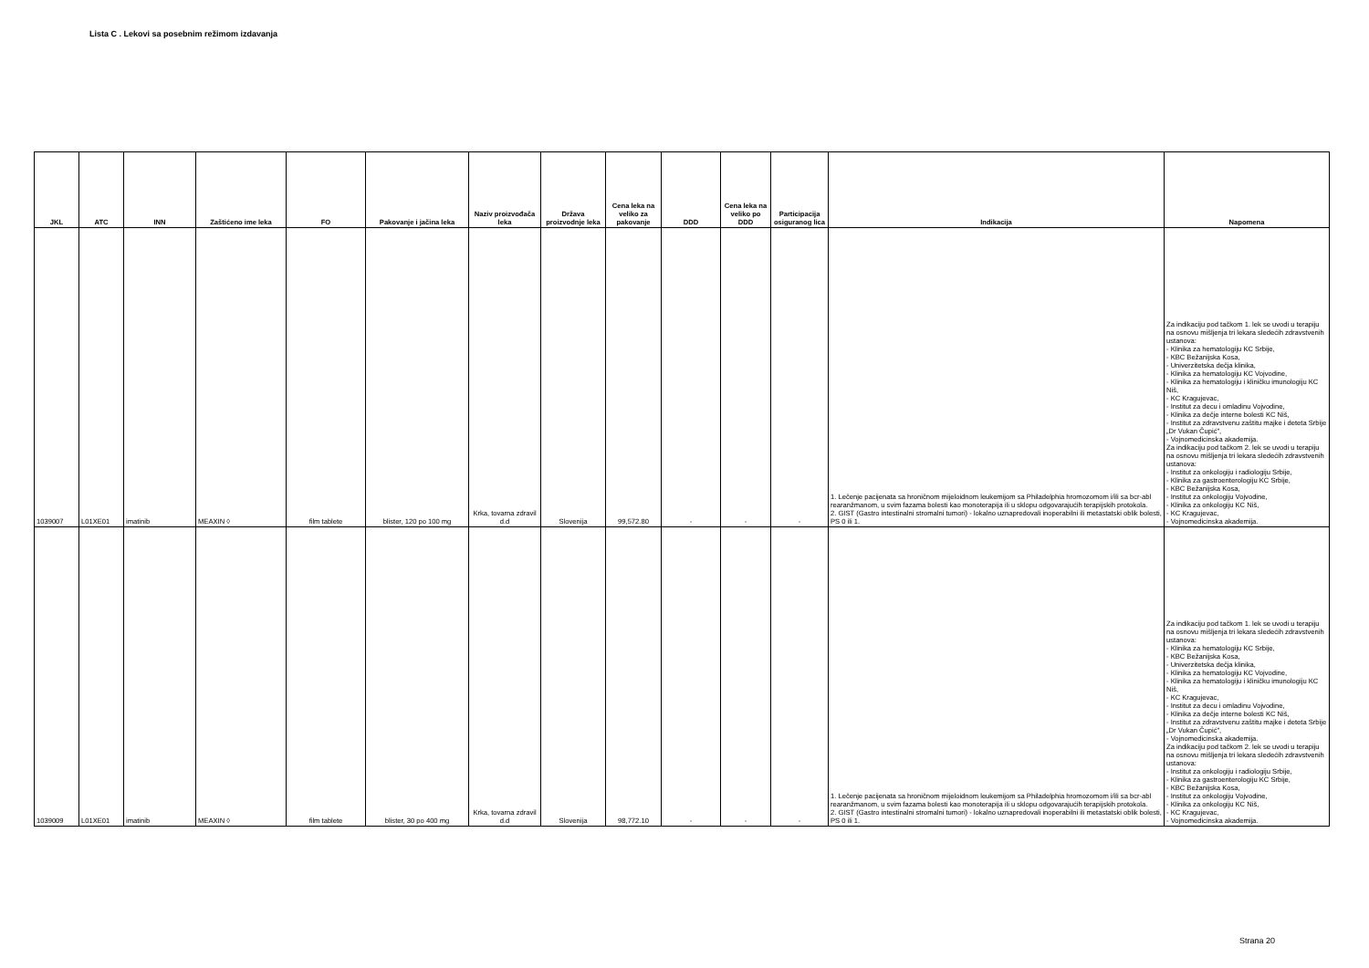Lista C . Lekovi sa posebnim režimom izdavanja
| JKL | ATC | INN | Zaštićeno ime leka | FO | Pakovanje i jačina leka | Naziv proizvođača leka | Država proizvodnje leka | Cena leka na veliko za pakovanje | DDD | Cena leka na veliko po DDD | Participacija osiguranog lica | Indikacija | Napomena |
| --- | --- | --- | --- | --- | --- | --- | --- | --- | --- | --- | --- | --- | --- |
| 1039007 | L01XE01 | imatinib | MEAXIN ◊ | film tablete | blister, 120 po 100 mg | Krka, tovarna zdravil d.d | Slovenija | 99,572.80 | - | - | - | 1. Lečenje pacijenata sa hroničnom mijeloidnom leukemijom sa Philadelphia hromozomom i/ili sa bcr-abl rearanžmanom, u svim fazama bolesti kao monoterapija ili u sklopu odgovarajućih terapijskih protokola. 2. GIST (Gastro intestinalni stromalni tumori) - lokalno uznapredovali inoperabilni ili metastatski oblik bolesti, PS 0 ili 1. | Za indikaciju pod tačkom 1. lek se uvodi u terapiju na osnovu mišljenja tri lekara sledećih zdravstvenih ustanova: - Klinika za hematologiju KC Srbije, - KBC Bežanijska Kosa, - Univerzitetska dečja klinika, - Klinika za hematologiju KC Vojvodine, - Klinika za hematologiju i kliničku imunologiju KC Niš, - KC Kragujevac, - Institut za decu i omladinu Vojvodine, - Klinika za dečje interne bolesti KC Niš, - Institut za zdravstvenu zaštitu majke i deteta Srbije „Dr Vukan Čupić", - Vojnomedicinska akademija. Za indikaciju pod tačkom 2. lek se uvodi u terapiju na osnovu mišljenja tri lekara sledećih zdravstvenih ustanova: - Institut za onkologiju i radiologiju Srbije, - Klinika za gastroenterologiju KC Srbije, - KBC Bežanijska Kosa, - Institut za onkologiju Vojvodine, - Klinika za onkologiju KC Niš, - KC Kragujevac, - Vojnomedicinska akademija. |
| 1039009 | L01XE01 | imatinib | MEAXIN ◊ | film tablete | blister, 30 po 400 mg | Krka, tovarna zdravil d.d | Slovenija | 98,772.10 | - | - | - | 1. Lečenje pacijenata sa hroničnom mijeloidnom leukemijom sa Philadelphia hromozomom i/ili sa bcr-abl rearanžmanom, u svim fazama bolesti kao monoterapija ili u sklopu odgovarajućih terapijskih protokola. 2. GIST (Gastro intestinalni stromalni tumori) - lokalno uznapredovali inoperabilni ili metastatski oblik bolesti, PS 0 ili 1. | Za indikaciju pod tačkom 1. lek se uvodi u terapiju na osnovu mišljenja tri lekara sledećih zdravstvenih ustanova: - Klinika za hematologiju KC Srbije, - KBC Bežanijska Kosa, - Univerzitetska dečja klinika, - Klinika za hematologiju KC Vojvodine, - Klinika za hematologiju i kliničku imunologiju KC Niš, - KC Kragujevac, - Institut za decu i omladinu Vojvodine, - Klinika za dečje interne bolesti KC Niš, - Institut za zdravstvenu zaštitu majke i deteta Srbije „Dr Vukan Čupić", - Vojnomedicinska akademija. Za indikaciju pod tačkom 2. lek se uvodi u terapiju na osnovu mišljenja tri lekara sledećih zdravstvenih ustanova: - Institut za onkologiju i radiologiju Srbije, - Klinika za gastroenterologiju KC Srbije, - KBC Bežanijska Kosa, - Institut za onkologiju Vojvodine, - Klinika za onkologiju KC Niš, - KC Kragujevac, - Vojnomedicinska akademija. |
Strana 20